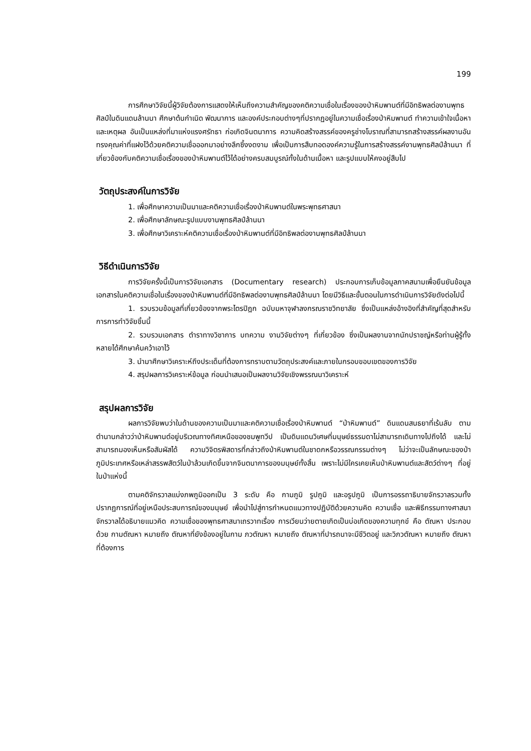199
การศึกษาวิจัยนี้ผู้วิจัยต้องการแสดงให้เห็นถึงความสำคัญของคติความเชื่อในเรื่องของป่าหิมพานต์ที่มีอิทธิพลต่องานพุทธศิลป์ในดินแดนล้านนา ศึกษาต้นกำเนิด พัฒนาการ และองค์ประกอบต่างๆที่ปรากฏอยู่ในความเชื่อเรื่องป่าหิมพานต์ ทำความเข้าใจเนื้อหาและเหตุผล อันเป็นแหล่งที่มาแห่งแรงศรัทธา ก่อเกิดจินตนาการ ความคิดสร้างสรรค์ของครูช่างโบราณที่สามารถสร้างสรรค์ผลงานอันทรงคุณค่าที่แฝงไว้ด้วยคติความเชื่อออกมาอย่างลึกซึ้งงดงาม เพื่อเป็นการสืบทอดองค์ความรู้ในการสร้างสรรค์งานพุทธศิลป์ล้านนา ที่เกี่ยวข้องกับคติความเชื่อเรื่องของป่าหิมพานต์ไว้ได้อย่างครบสมบูรณ์ทั้งในด้านเนื้อหา และรูปแบบให้คงอยู่สืบไป
วัตถุประสงค์ในการวิจัย
1. เพื่อศึกษาความเป็นมาและคติความเชื่อเรื่องป่าหิมพานต์ในพระพุทธศาสนา
2. เพื่อศึกษาลักษณะรูปแบบงานพุทธศิลป์ล้านนา
3. เพื่อศึกษาวิเคราะห์คติความเชื่อเรื่องป่าหิมพานต์ที่มีอิทธิพลต่องานพุทธศิลป์ล้านนา
วิธีดำเนินการวิจัย
การวิจัยครั้งนี้เป็นการวิจัยเอกสาร (Documentary research) ประกอบการเก็บข้อมูลภาคสนามเพื่อยืนยันข้อมูลเอกสารในคติความเชื่อในเรื่องของป่าหิมพานต์ที่มีอิทธิพลต่องานพุทธศิลป์ล้านนา โดยมีวิธีและขั้นตอนในการดำเนินการวิจัยดังต่อไปนี้
1. รวบรวมข้อมูลที่เกี่ยวข้องจากพระไตรปิฎก ฉบับมหาจุฬาลงกรณราชวิทยาลัย ซึ่งเป็นแหล่งอ้างอิงที่สำคัญที่สุดสำหรับการการทำวิจัยชิ้นนี้
2. รวบรวมเอกสาร ตำราทางวิชาการ บทความ งานวิจัยต่างๆ ที่เกี่ยวข้อง ซึ่งเป็นผลงานจากนักปราชญ์หรือท่านผู้รู้ทั้งหลายได้ศึกษาค้นคว้าเอาไว้
3. นำมาศึกษาวิเคราะห์ถึงประเด็นที่ต้องการทราบตามวัตถุประสงค์และภายในกรอบขอบเขตของการวิจัย
4. สรุปผลการวิเคราะห์ข้อมูล ก่อนนำเสนอเป็นผลงานวิจัยเชิงพรรณนาวิเคราะห์
สรุปผลการวิจัย
ผลการวิจัยพบว่าในด้านของความเป็นมาและคติความเชื่อเรื่องป่าหิมพานต์ “ป่าหิมพานต์” ดินแดนสนธยาที่เร้นลับ ตามตำนานกล่าวว่าป่าหิมพานต์อยู่บริเวณทางทิศเหนือของชมพูทวีป เป็นดินแดนวิเศษที่มนุษย์ธรรมดาไม่สามารถเดินทางไปถึงได้ และไม่สามารถมองเห็นหรือสัมผัสได้ ความวิจิตรพิสดารที่กล่าวถึงป่าหิมพานต์ในชาดกหรือวรรณกรรมต่างๆ ไม่ว่าจะเป็นลักษณะของป่า ภูมิประเทศหรือเหล่าสรรพสัตว์ในป่าล้วนเกิดขึ้นจากจินตนาการของมนุษย์ทั้งสิ้น เพราะไม่มีใครเคยเห็นป่าหิมพานต์และสัตว์ต่างๆ ที่อยู่ในป่าแห่งนี้
ตามคติจักรวาลแบ่งภพภูมิออกเป็น 3 ระดับ คือ กามภูมิ รูปภูมิ และอรูปภูมิ เป็นการอรรถาธิบายจักรวาลรวมทั้งปรากฏการณ์ที่อยู่เหนือประสบการณ์ของมนุษย์ เพื่อนำไปสู่การกำหนดแนวทางปฏิบัติด้วยความคิด ความเชื่อ และพิธีกรรมทางศาสนา จักรวาลได้อธิบายแนวคิด ความเชื่อของพุทธศาสนาเถรวาทเรื่อง การเวียนว่ายตายเกิดเป็นบ่อเกิดของความทุกข์ คือ ตัณหา ประกอบด้วย กามตัณหา หมายถึง ตัณหาที่ยังข้องอยู่ในกาม ภวตัณหา หมายถึง ตัณหาที่ปารถนาจะมีชีวิตอยู่ และวิภวตัณหา หมายถึง ตัณหาที่ต้องการ